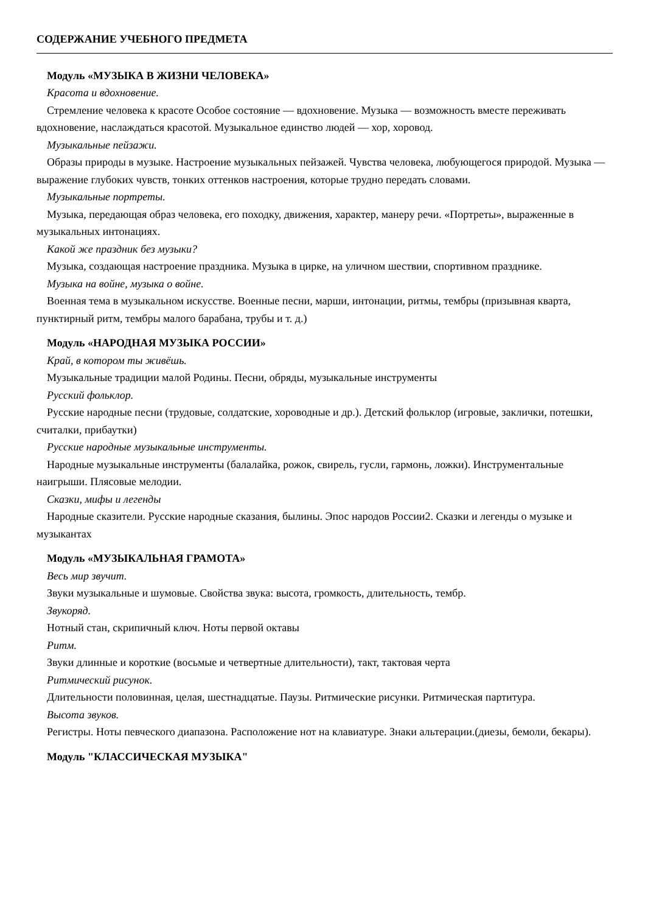СОДЕРЖАНИЕ УЧЕБНОГО ПРЕДМЕТА
Модуль «МУЗЫКА В ЖИЗНИ ЧЕЛОВЕКА»
Красота и вдохновение.
Стремление человека к красоте Особое состояние — вдохновение. Музыка — возможность вместе переживать вдохновение, наслаждаться красотой. Музыкальное единство людей — хор, хоровод.
Музыкальные пейзажи.
Образы природы в музыке. Настроение музыкальных пейзажей. Чувства человека, любующегося природой. Музыка — выражение глубоких чувств, тонких оттенков настроения, которые трудно передать словами.
Музыкальные портреты.
Музыка, передающая образ человека, его походку, движения, характер, манеру речи. «Портреты», выраженные в музыкальных интонациях.
Какой же праздник без музыки?
Музыка, создающая настроение праздника. Музыка в цирке, на уличном шествии, спортивном празднике.
Музыка на войне, музыка о войне.
Военная тема в музыкальном искусстве. Военные песни, марши, интонации, ритмы, тембры (призывная кварта, пунктирный ритм, тембры малого барабана, трубы и т. д.)
Модуль «НАРОДНАЯ МУЗЫКА РОССИИ»
Край, в котором ты живёшь.
Музыкальные традиции малой Родины. Песни, обряды, музыкальные инструменты
Русский фольклор.
Русские народные песни (трудовые, солдатские, хороводные и др.). Детский фольклор (игровые, заклички, потешки, считалки, прибаутки)
Русские народные музыкальные инструменты.
Народные музыкальные инструменты (балалайка, рожок, свирель, гусли, гармонь, ложки). Инструментальные наигрыши. Плясовые мелодии.
Сказки, мифы и легенды
Народные сказители. Русские народные сказания, былины. Эпос народов России2. Сказки и легенды о музыке и музыкантах
Модуль «МУЗЫКАЛЬНАЯ ГРАМОТА»
Весь мир звучит.
Звуки музыкальные и шумовые. Свойства звука: высота, громкость, длительность, тембр.
Звукоряд.
Нотный стан, скрипичный ключ. Ноты первой октавы
Ритм.
Звуки длинные и короткие (восьмые и четвертные длительности), такт, тактовая черта
Ритмический рисунок.
Длительности половинная, целая, шестнадцатые. Паузы. Ритмические рисунки. Ритмическая партитура.
Высота звуков.
Регистры. Ноты певческого диапазона. Расположение нот на клавиатуре. Знаки альтерации.(диезы, бемоли, бекары).
Модуль "КЛАССИЧЕСКАЯ МУЗЫКА"